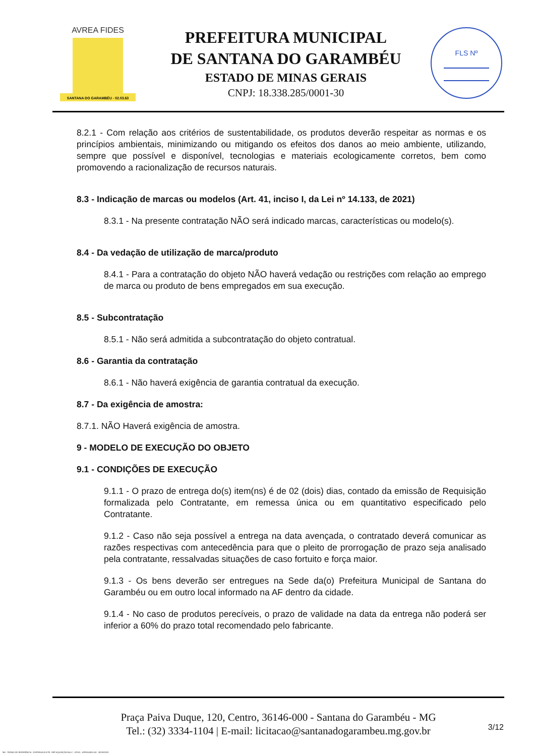AVREA FIDES
SANTANA DO GARAMBÉU - 02.03.63
PREFEITURA MUNICIPAL
DE SANTANA DO GARAMBÉU
ESTADO DE MINAS GERAIS
CNPJ: 18.338.285/0001-30
FLS Nº
8.2.1 - Com relação aos critérios de sustentabilidade, os produtos deverão respeitar as normas e os princípios ambientais, minimizando ou mitigando os efeitos dos danos ao meio ambiente, utilizando, sempre que possível e disponível, tecnologias e materiais ecologicamente corretos, bem como promovendo a racionalização de recursos naturais.
8.3 - Indicação de marcas ou modelos (Art. 41, inciso I, da Lei nº 14.133, de 2021)
8.3.1 - Na presente contratação NÃO será indicado marcas, características ou modelo(s).
8.4 - Da vedação de utilização de marca/produto
8.4.1 - Para a contratação do objeto NÃO haverá vedação ou restrições com relação ao emprego de marca ou produto de bens empregados em sua execução.
8.5 - Subcontratação
8.5.1 - Não será admitida a subcontratação do objeto contratual.
8.6 - Garantia da contratação
8.6.1 - Não haverá exigência de garantia contratual da execução.
8.7 - Da exigência de amostra:
8.7.1. NÃO Haverá exigência de amostra.
9 - MODELO DE EXECUÇÃO DO OBJETO
9.1 - CONDIÇÕES DE EXECUÇÃO
9.1.1 - O prazo de entrega do(s) item(ns) é de 02 (dois) dias, contado da emissão de Requisição formalizada pelo Contratante, em remessa única ou em quantitativo especificado pelo Contratante.
9.1.2 - Caso não seja possível a entrega na data avençada, o contratado deverá comunicar as razões respectivas com antecedência para que o pleito de prorrogação de prazo seja analisado pela contratante, ressalvadas situações de caso fortuito e força maior.
9.1.3 - Os bens deverão ser entregues na Sede da(o) Prefeitura Municipal de Santana do Garambéu ou em outro local informado na AF dentro da cidade.
9.1.4 - No caso de produtos perecíveis, o prazo de validade na data da entrega não poderá ser inferior a 60% do prazo total recomendado pelo fabricante.
Praça Paiva Duque, 120, Centro, 36146-000 - Santana do Garambéu - MG
Tel.: (32) 3334-1104 | E-mail: licitacao@santanadogarambeu.mg.gov.br
3/12
740 - TERMO DE REFERÊNCIA - DISPENSA ELETR. SRP AQUISIÇÃO NLLC - ATIVO - APROVADO AD - 30/10/2023